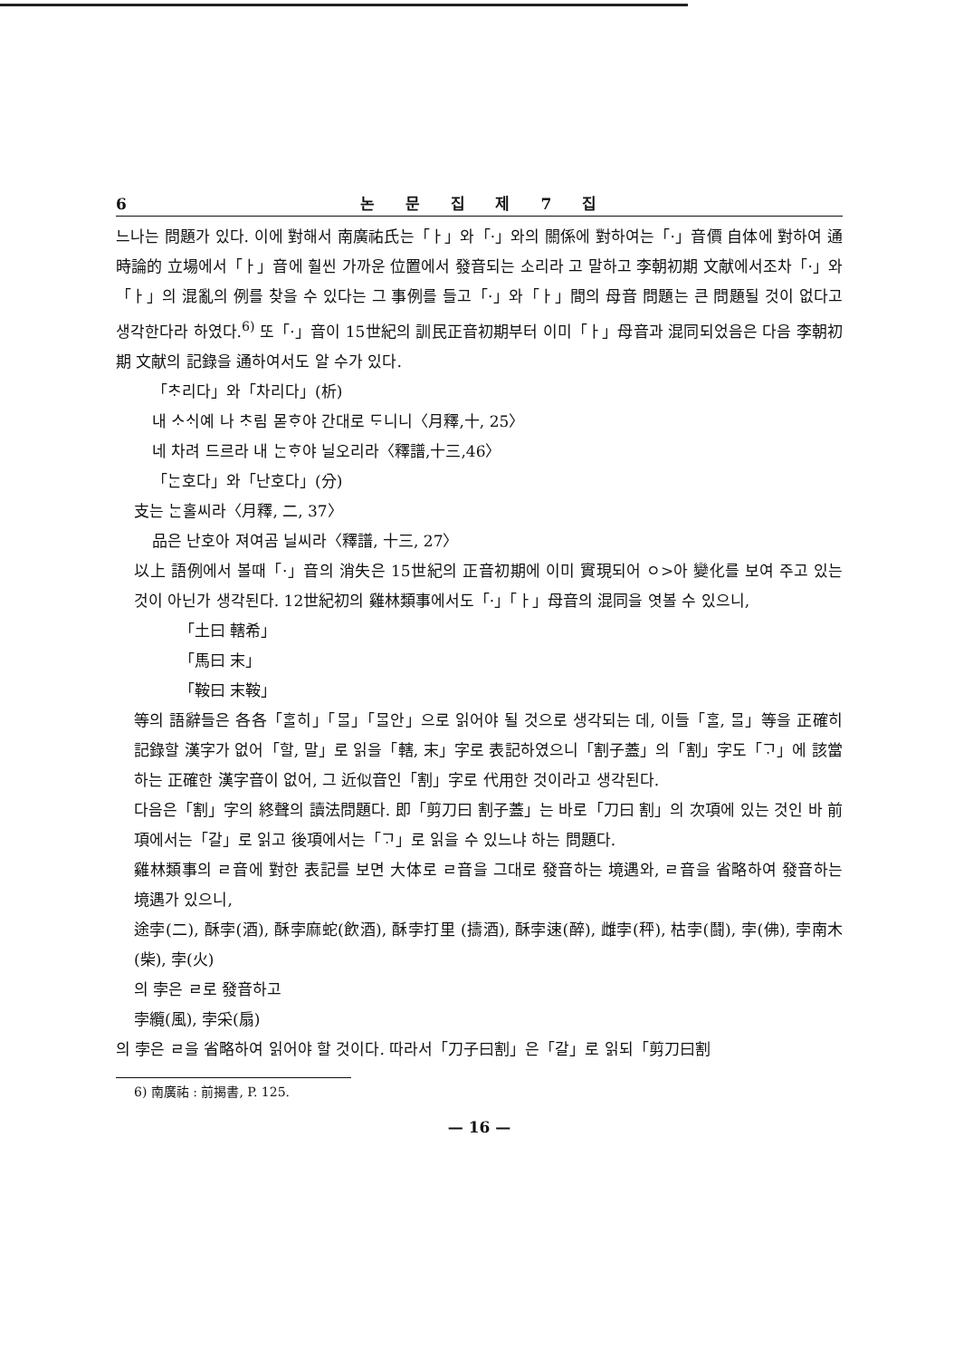6 논 문 집 제 7 집
느나는 問題가 있다. 이에 對해서 南廣祐氏는「ㅏ」와「·」와의 關係에 對하여는「·」音價 自体에 對하여 通時論的 立場에서「ㅏ」音에 훨씬 가까운 位置에서 發音되는 소리라 고 말하고 李朝初期 文献에서조차「·」와「ㅏ」의 混亂의 例를 찾을 수 있다는 그 事例를 들고「·」와「ㅏ」間의 母音 問題는 큰 問題될 것이 없다고 생각한다라 하였다.<sup>6)</sup> 또「·」音이 15世紀의 訓民正音初期부터 이미「ㅏ」母音과 混同되었음은 다음 李朝初期 文献의 記錄을 通하여서도 알 수가 있다.
「ᄎᆞ리다」와「차리다」(析)
내 ᄉᆞᄉᆡ예 나 ᄎᆞ림 몯ᄒᆞ야 간대로 ᄃᆞ니니〈月釋,十, 25〉
네 차려 드르라 내 ᄂᆞᆫᄒᆞ야 닐오리라〈釋譜,十三,46〉
「ᄂᆞᆫ호다」와「난호다」(分)
支는 ᄂᆞᆫ홀씨라〈月釋, 二, 37〉
品은 난호아 져여곰 닐씨라〈釋譜, 十三, 27〉
以上 語例에서 볼때「·」音의 消失은 15世紀의 正音初期에 이미 實現되어 ㅇ>아 變化를 보여 주고 있는 것이 아닌가 생각된다. 12世紀初의 雞林類事에서도「·」「ㅏ」母音의 混同을 엿볼 수 있으니,
「土曰 轄希」
「馬曰 末」
「鞍曰 末鞍」
等의 語辭들은 各各「ᄒᆞᆯ히」「ᄆᆞᆯ」「ᄆᆞᆯ안」으로 읽어야 될 것으로 생각되는 데, 이들「ᄒᆞᆯ, ᄆᆞᆯ」等을 正確히 記錄할 漢字가 없어「할, 말」로 읽을「轄, 末」字로 表記하였으니「割子蓋」의「割」字도「ᄀᆞ」에 該當하는 正確한 漢字音이 없어, 그 近似音인「割」字로 代用한 것이라고 생각된다.
다음은「割」字의 終聲의 讀法問題다. 即「剪刀曰 割子蓋」는 바로「刀曰 割」의 次項에 있는 것인 바 前項에서는「갈」로 읽고 後項에서는「ᄀᆞ」로 읽을 수 있느냐 하는 問題다.
雞林類事의 ㄹ音에 對한 表記를 보면 大体로 ㄹ音을 그대로 發音하는 境遇와, ㄹ音을 省略하여 發音하는 境遇가 있으니,
途孛(二), 酥孛(酒), 酥孛麻蛇(飲酒), 酥孛打里 (擣酒), 酥孛速(醉), 雌孛(秤), 枯孛(鬪), 孛(佛), 孛南木(柴), 孛(火)
의 孛은 ㄹ로 發音하고
孛纜(風), 孛采(扇)
의 孛은 ㄹ을 省略하여 읽어야 할 것이다. 따라서「刀子曰割」은「갈」로 읽되「剪刀曰割
6) 南廣祐 : 前揭書, P. 125.
— 16 —